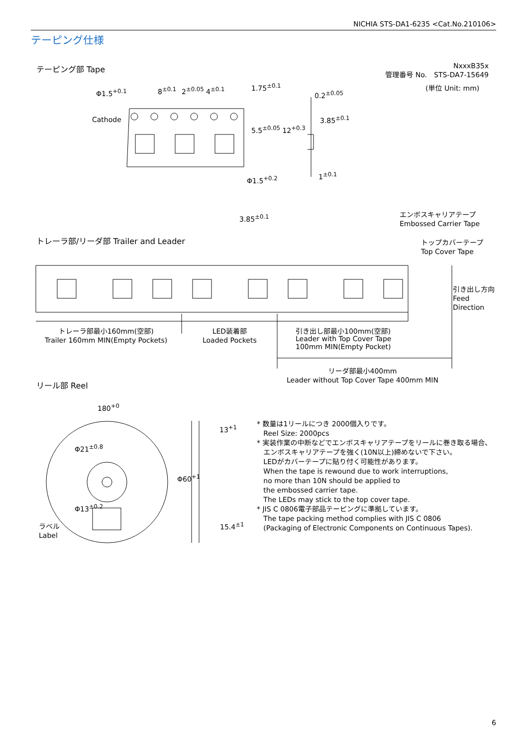NICHIA STS-DA1-6235 <Cat.No.210106>
テーピング仕様
テーピング部 Tape
NxxxB35x
管理番号 No.　STS-DA7-15649
(単位 Unit: mm)
Φ1.5<sup>+0.1</sup> 8<sup>±0.1</sup> 2<sup>±0.05</sup> 4<sup>±0.1</sup>
Cathode
1.75<sup>±0.1</sup>
5.5<sup>±0.05</sup> 12<sup>+0.3</sup>
0.2<sup>±0.05</sup>
3.85<sup>±0.1</sup>
Φ1.5<sup>+0.2</sup> 1<sup>±0.1</sup>
3.85<sup>±0.1</sup>
エンボスキャリアテープ
Embossed Carrier Tape
トレーラ部/リーダ部 Trailer and Leader
トップカバーテープ
Top Cover Tape
引き出し方向
Feed
Direction
トレーラ部最小160mm(空部)
Trailer 160mm MIN(Empty Pockets)
LED装着部
Loaded Pockets
引き出し部最小100mm(空部)
Leader with Top Cover Tape
100mm MIN(Empty Pocket)
リーダ部最小400mm
Leader without Top Cover Tape 400mm MIN
リール部 Reel
180<sup>+0</sup>
Φ21<sup>±0.8</sup>
Φ13<sup>±0.2</sup>
Φ60<sup>+1</sup>
13<sup>+1</sup>
15.4<sup>±1</sup>
ラベル
Label
* 数量は1リールにつき 2000個入りです。
Reel Size: 2000pcs
* 実装作業の中断などでエンボスキャリアテープをリールに巻き取る場合、
エンボスキャリアテープを強く(10N以上)締めないで下さい。
LEDがカバーテープに貼り付く可能性があります。
When the tape is rewound due to work interruptions,
no more than 10N should be applied to
the embossed carrier tape.
The LEDs may stick to the top cover tape.
* JIS C 0806電子部品テーピングに準拠しています。
The tape packing method complies with JIS C 0806
(Packaging of Electronic Components on Continuous Tapes).
6